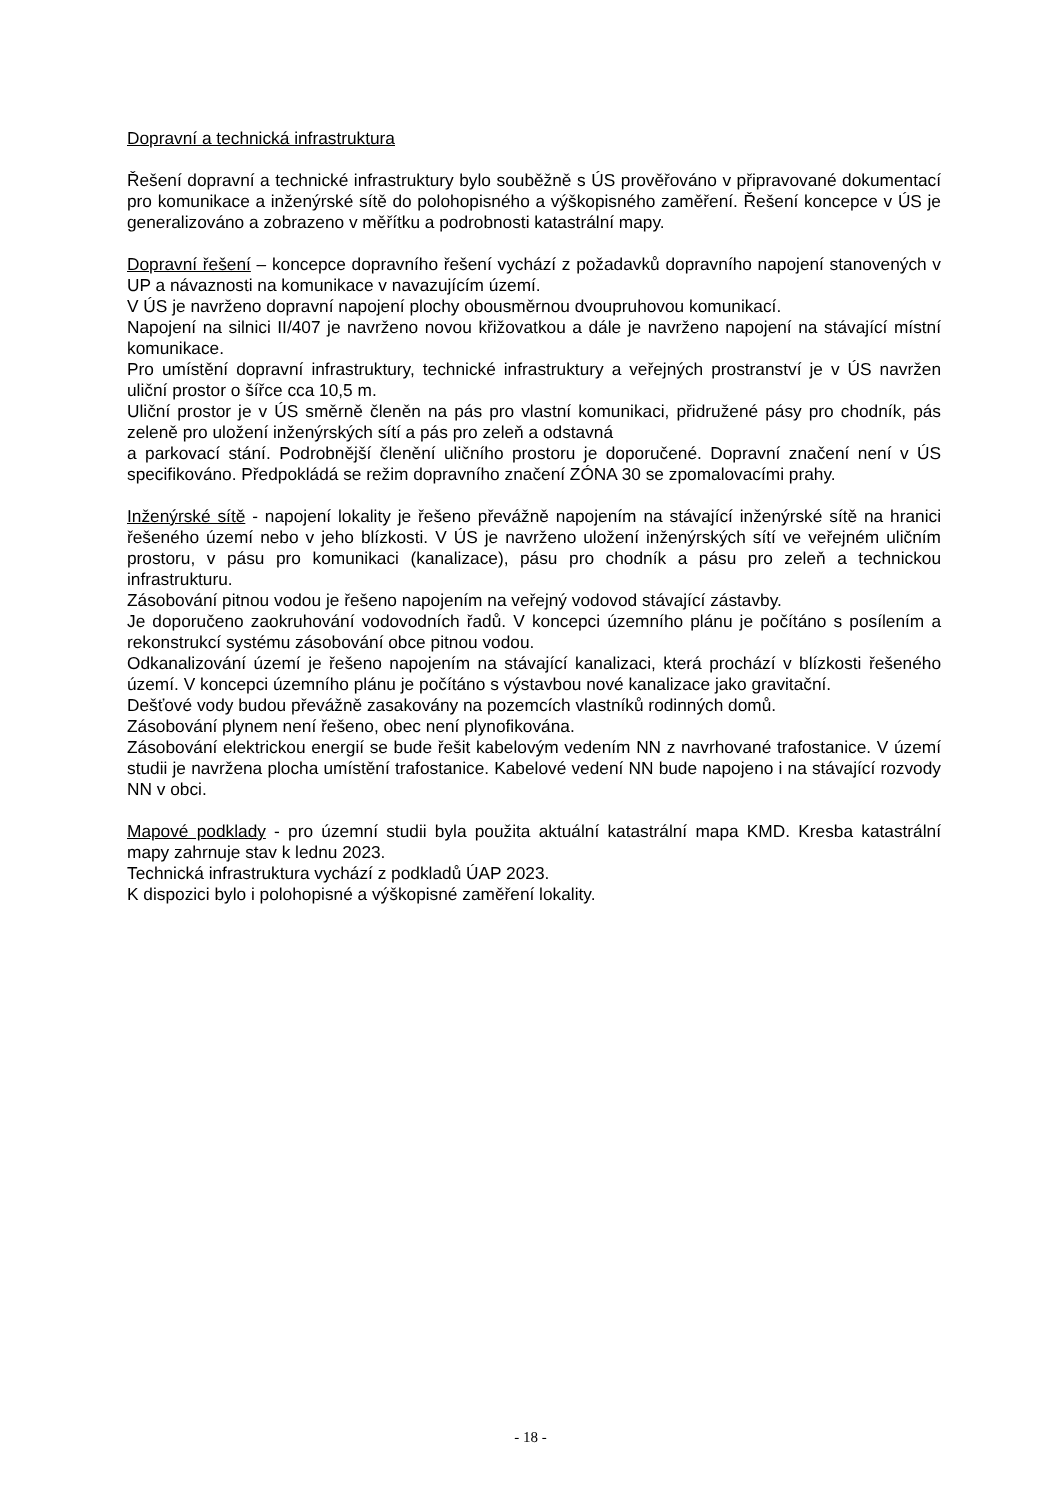Dopravní a technická infrastruktura
Řešení dopravní a technické infrastruktury bylo souběžně s ÚS prověřováno v připravované dokumentací pro komunikace a inženýrské sítě do polohopisného a výškopisného zaměření. Řešení koncepce v ÚS je generalizováno a zobrazeno v měřítku a podrobnosti katastrální mapy.
Dopravní řešení – koncepce dopravního řešení vychází z požadavků dopravního napojení stanovených v UP a návaznosti na komunikace v navazujícím území.
V ÚS je navrženo dopravní napojení plochy obousměrnou dvoupruhovou komunikací.
Napojení na silnici II/407 je navrženo novou křižovatkou a dále je navrženo napojení na stávající místní komunikace.
Pro umístění dopravní infrastruktury, technické infrastruktury a veřejných prostranství je v ÚS navržen uliční prostor o šířce cca 10,5 m.
Uliční prostor je v ÚS směrně členěn na pás pro vlastní komunikaci, přidružené pásy pro chodník, pás zeleně pro uložení inženýrských sítí a pás pro zeleň a odstavná
a parkovací stání. Podrobnější členění uličního prostoru je doporučené. Dopravní značení není v ÚS specifikováno. Předpokládá se režim dopravního značení ZÓNA 30 se zpomalovacími prahy.
Inženýrské sítě - napojení lokality je řešeno převážně napojením na stávající inženýrské sítě na hranici řešeného území nebo v jeho blízkosti. V ÚS je navrženo uložení inženýrských sítí ve veřejném uličním prostoru, v pásu pro komunikaci (kanalizace), pásu pro chodník a pásu pro zeleň a technickou infrastrukturu.
Zásobování pitnou vodou je řešeno napojením na veřejný vodovod stávající zástavby.
Je doporučeno zaokruhování vodovodních řadů. V koncepci územního plánu je počítáno s posílením a rekonstrukcí systému zásobování obce pitnou vodou.
Odkanalizování území je řešeno napojením na stávající kanalizaci, která prochází v blízkosti řešeného území. V koncepci územního plánu je počítáno s výstavbou nové kanalizace jako gravitační.
Dešťové vody budou převážně zasakovány na pozemcích vlastníků rodinných domů.
Zásobování plynem není řešeno, obec není plynofikována.
Zásobování elektrickou energií se bude řešit kabelovým vedením NN z navrhované trafostanice. V území studii je navržena plocha umístění trafostanice. Kabelové vedení NN bude napojeno i na stávající rozvody NN v obci.
Mapové podklady - pro územní studii byla použita aktuální katastrální mapa KMD. Kresba katastrální mapy zahrnuje stav k lednu 2023.
Technická infrastruktura vychází z podkladů ÚAP 2023.
K dispozici bylo i polohopisné a výškopisné zaměření lokality.
- 18 -